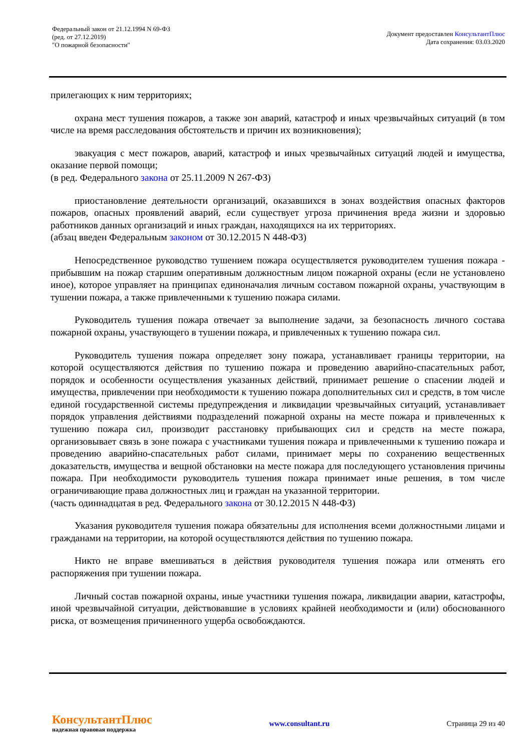Федеральный закон от 21.12.1994 N 69-ФЗ
(ред. от 27.12.2019)
"О пожарной безопасности"
Документ предоставлен КонсультантПлюс
Дата сохранения: 03.03.2020
прилегающих к ним территориях;
охрана мест тушения пожаров, а также зон аварий, катастроф и иных чрезвычайных ситуаций (в том числе на время расследования обстоятельств и причин их возникновения);
эвакуация с мест пожаров, аварий, катастроф и иных чрезвычайных ситуаций людей и имущества, оказание первой помощи;
(в ред. Федерального закона от 25.11.2009 N 267-ФЗ)
приостановление деятельности организаций, оказавшихся в зонах воздействия опасных факторов пожаров, опасных проявлений аварий, если существует угроза причинения вреда жизни и здоровью работников данных организаций и иных граждан, находящихся на их территориях.
(абзац введен Федеральным законом от 30.12.2015 N 448-ФЗ)
Непосредственное руководство тушением пожара осуществляется руководителем тушения пожара - прибывшим на пожар старшим оперативным должностным лицом пожарной охраны (если не установлено иное), которое управляет на принципах единоначалия личным составом пожарной охраны, участвующим в тушении пожара, а также привлеченными к тушению пожара силами.
Руководитель тушения пожара отвечает за выполнение задачи, за безопасность личного состава пожарной охраны, участвующего в тушении пожара, и привлеченных к тушению пожара сил.
Руководитель тушения пожара определяет зону пожара, устанавливает границы территории, на которой осуществляются действия по тушению пожара и проведению аварийно-спасательных работ, порядок и особенности осуществления указанных действий, принимает решение о спасении людей и имущества, привлечении при необходимости к тушению пожара дополнительных сил и средств, в том числе единой государственной системы предупреждения и ликвидации чрезвычайных ситуаций, устанавливает порядок управления действиями подразделений пожарной охраны на месте пожара и привлеченных к тушению пожара сил, производит расстановку прибывающих сил и средств на месте пожара, организовывает связь в зоне пожара с участниками тушения пожара и привлеченными к тушению пожара и проведению аварийно-спасательных работ силами, принимает меры по сохранению вещественных доказательств, имущества и вещной обстановки на месте пожара для последующего установления причины пожара. При необходимости руководитель тушения пожара принимает иные решения, в том числе ограничивающие права должностных лиц и граждан на указанной территории.
(часть одиннадцатая в ред. Федерального закона от 30.12.2015 N 448-ФЗ)
Указания руководителя тушения пожара обязательны для исполнения всеми должностными лицами и гражданами на территории, на которой осуществляются действия по тушению пожара.
Никто не вправе вмешиваться в действия руководителя тушения пожара или отменять его распоряжения при тушении пожара.
Личный состав пожарной охраны, иные участники тушения пожара, ликвидации аварии, катастрофы, иной чрезвычайной ситуации, действовавшие в условиях крайней необходимости и (или) обоснованного риска, от возмещения причиненного ущерба освобождаются.
КонсультантПлюс
надежная правовая поддержка
www.consultant.ru Страница 29 из 40